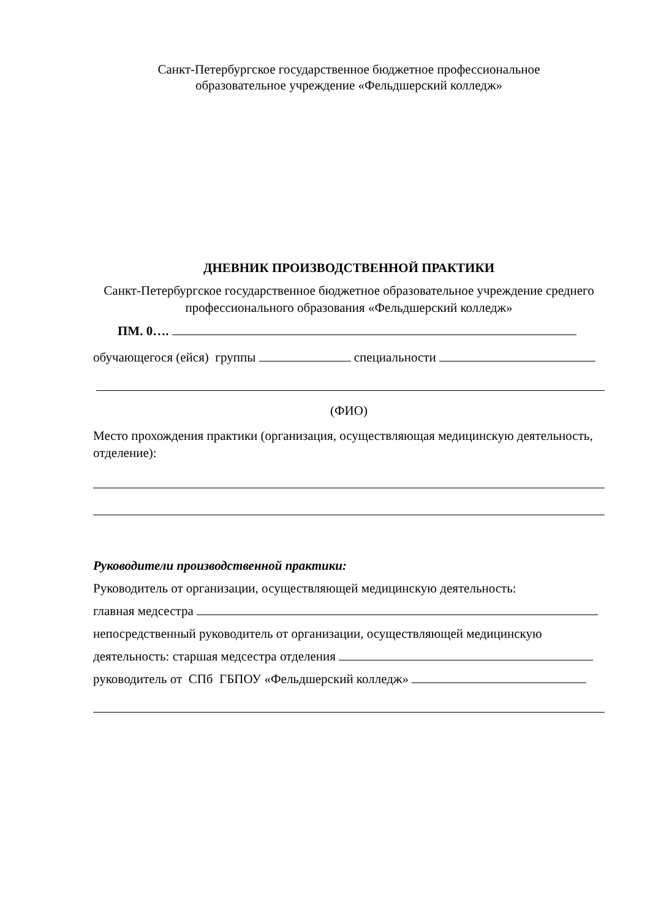Санкт-Петербургское государственное бюджетное профессиональное
образовательное учреждение «Фельдшерский колледж»
ДНЕВНИК ПРОИЗВОДСТВЕННОЙ ПРАКТИКИ
Санкт-Петербургское государственное бюджетное образовательное учреждение среднего профессионального образования «Фельдшерский колледж»
ПМ. 0….
обучающегося (ейся) группы специальности
(ФИО)
Место прохождения практики (организация, осуществляющая медицинскую деятельность, отделение):
Руководители производственной практики:
Руководитель от организации, осуществляющей медицинскую деятельность:
главная медсестра
непосредственный руководитель от организации, осуществляющей медицинскую
деятельность: старшая медсестра отделения
руководитель от СПб ГБПОУ «Фельдшерский колледж»